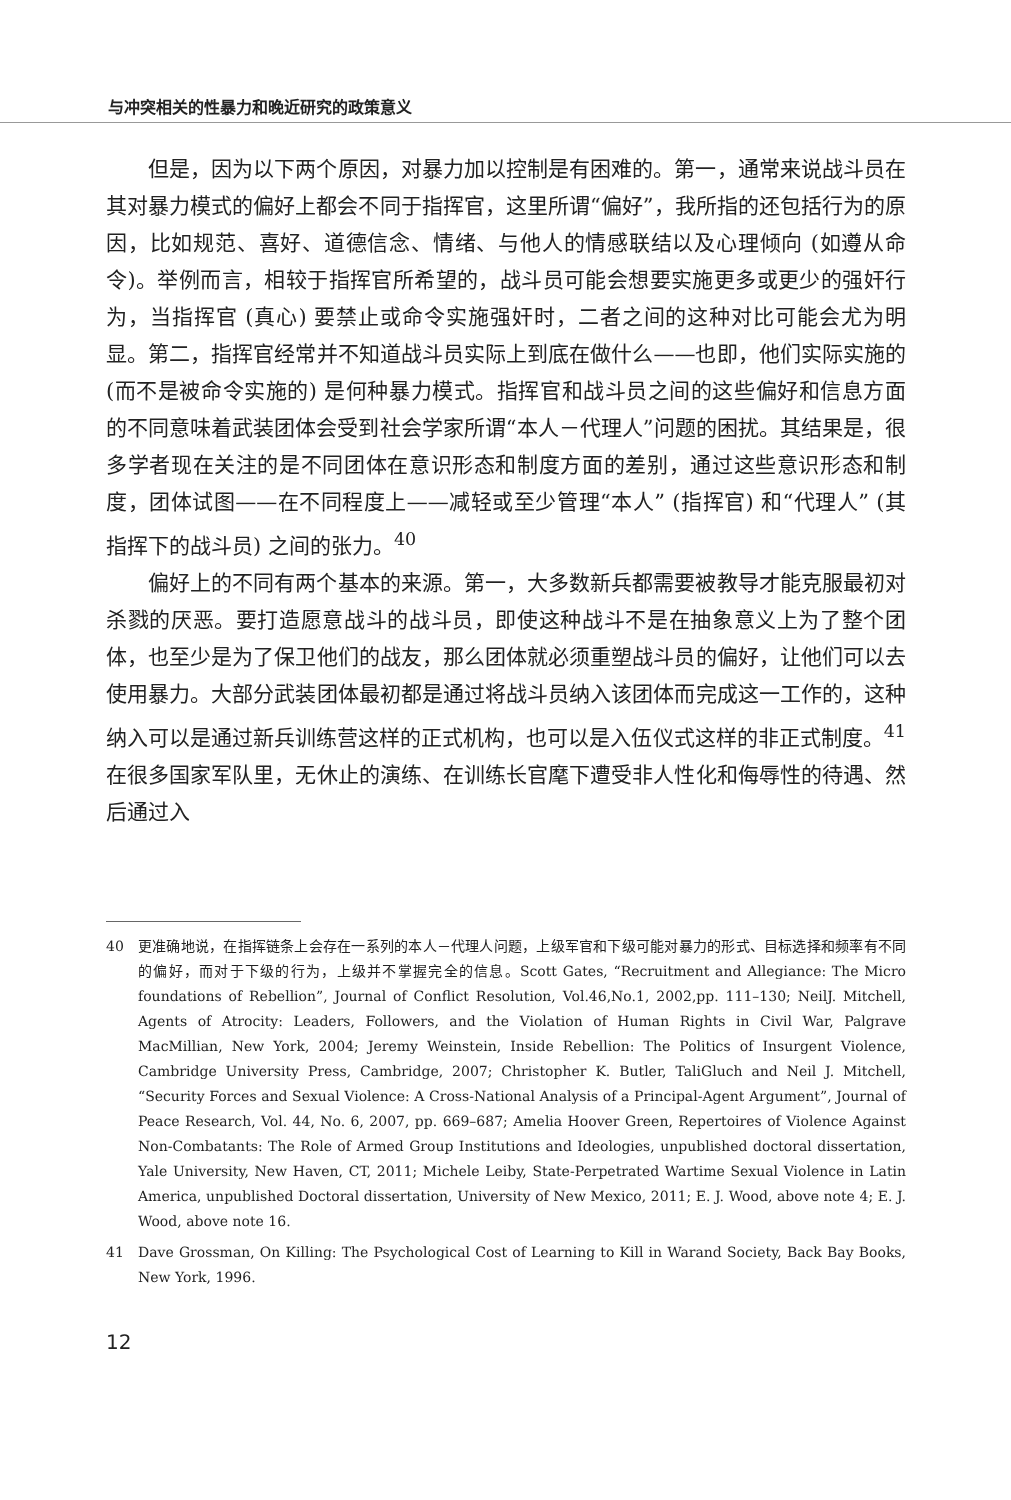与冲突相关的性暴力和晚近研究的政策意义
但是，因为以下两个原因，对暴力加以控制是有困难的。第一，通常来说战斗员在其对暴力模式的偏好上都会不同于指挥官，这里所谓“偏好”，我所指的还包括行为的原因，比如规范、喜好、道德信念、情绪、与他人的情感联结以及心理倾向 (如遵从命令)。举例而言，相较于指挥官所希望的，战斗员可能会想要实施更多或更少的强奸行为，当指挥官 (真心) 要禁止或命令实施强奸时，二者之间的这种对比可能会尤为明显。第二，指挥官经常并不知道战斗员实际上到底在做什么——也即，他们实际实施的 (而不是被命令实施的) 是何种暴力模式。指挥官和战斗员之间的这些偏好和信息方面的不同意味着武装团体会受到社会学家所谓“本人－代理人”问题的困扰。其结果是，很多学者现在关注的是不同团体在意识形态和制度方面的差别，通过这些意识形态和制度，团体试图——在不同程度上——减轻或至少管理“本人” (指挥官) 和“代理人” (其指挥下的战斗员) 之间的张力。<sup>40</sup>
偏好上的不同有两个基本的来源。第一，大多数新兵都需要被教导才能克服最初对杀戮的厌恶。要打造愿意战斗的战斗员，即使这种战斗不是在抽象意义上为了整个团体，也至少是为了保卫他们的战友，那么团体就必须重塑战斗员的偏好，让他们可以去使用暴力。大部分武装团体最初都是通过将战斗员纳入该团体而完成这一工作的，这种纳入可以是通过新兵训练营这样的正式机构，也可以是入伍仪式这样的非正式制度。<sup>41</sup>在很多国家军队里，无休止的演练、在训练长官麾下遭受非人性化和侮辱性的待遇、然后通过入
40 更准确地说，在指挥链条上会存在一系列的本人－代理人问题，上级军官和下级可能对暴力的形式、目标选择和频率有不同的偏好，而对于下级的行为，上级并不掌握完全的信息。Scott Gates, “Recruitment and Allegiance: The Micro foundations of Rebellion”, Journal of Conflict Resolution, Vol.46,No.1, 2002,pp. 111–130; NeilJ. Mitchell, Agents of Atrocity: Leaders, Followers, and the Violation of Human Rights in Civil War, Palgrave MacMillian, New York, 2004; Jeremy Weinstein, Inside Rebellion: The Politics of Insurgent Violence, Cambridge University Press, Cambridge, 2007; Christopher K. Butler, TaliGluch and Neil J. Mitchell, “Security Forces and Sexual Violence: A Cross-National Analysis of a Principal-Agent Argument”, Journal of Peace Research, Vol. 44, No. 6, 2007, pp. 669–687; Amelia Hoover Green, Repertoires of Violence Against Non-Combatants: The Role of Armed Group Institutions and Ideologies, unpublished doctoral dissertation, Yale University, New Haven, CT, 2011; Michele Leiby, State-Perpetrated Wartime Sexual Violence in Latin America, unpublished Doctoral dissertation, University of New Mexico, 2011; E. J. Wood, above note 4; E. J. Wood, above note 16.
41 Dave Grossman, On Killing: The Psychological Cost of Learning to Kill in Warand Society, Back Bay Books, New York, 1996.
12